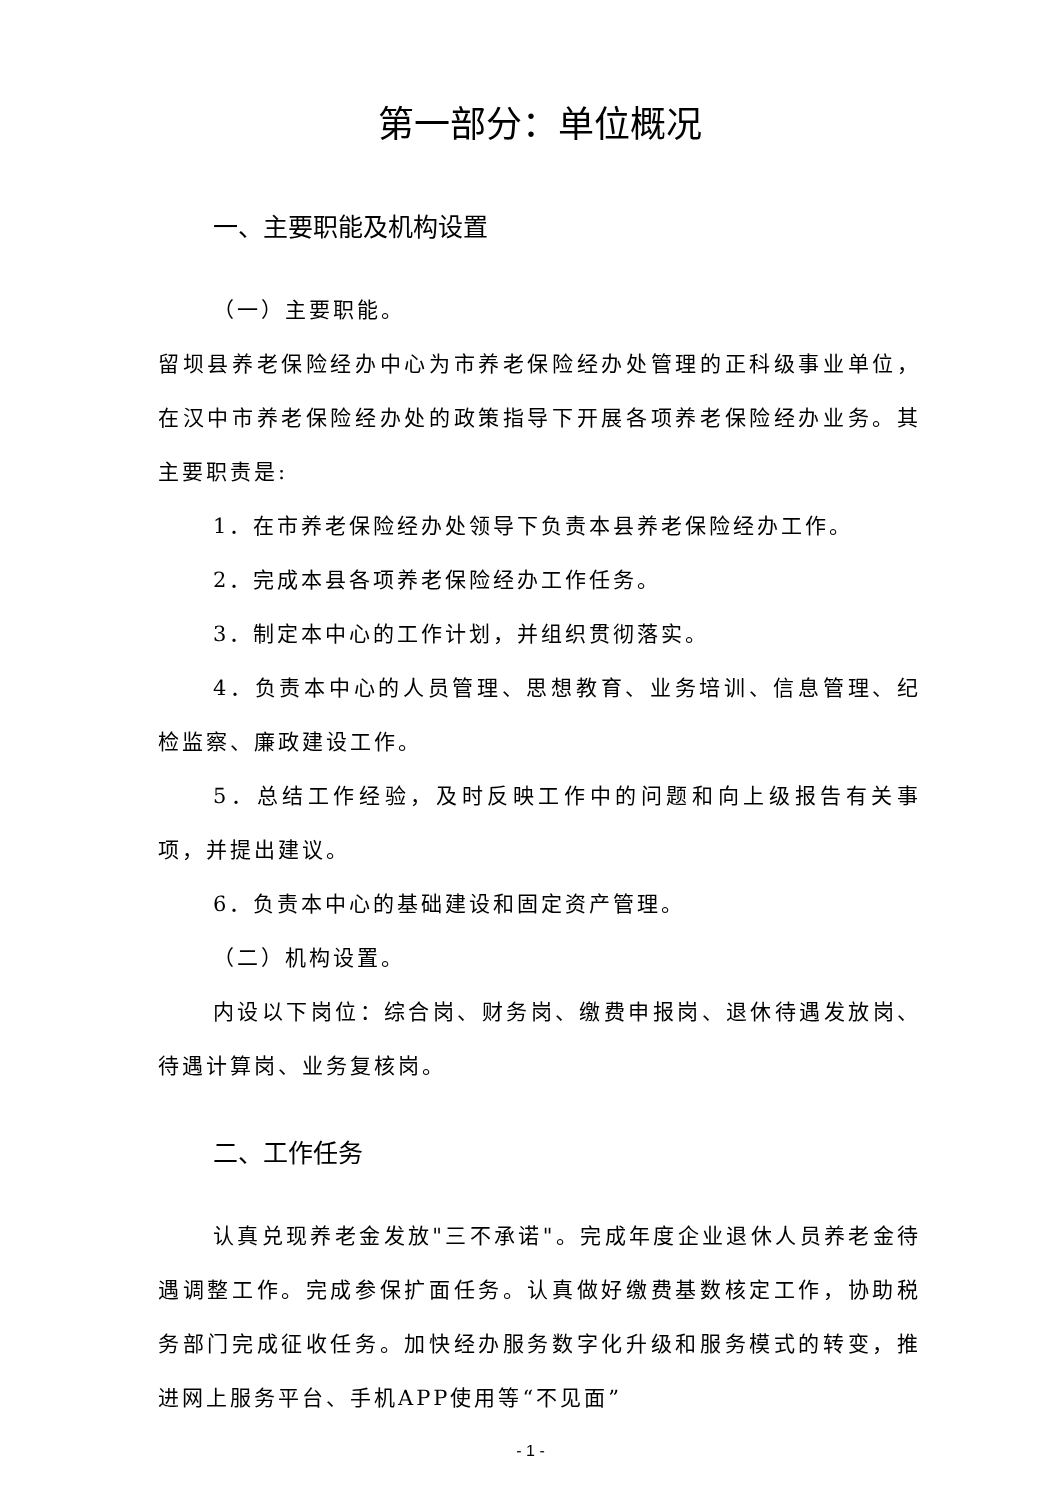第一部分：单位概况
一、主要职能及机构设置
（一）主要职能。
留坝县养老保险经办中心为市养老保险经办处管理的正科级事业单位，在汉中市养老保险经办处的政策指导下开展各项养老保险经办业务。其主要职责是:
1．在市养老保险经办处领导下负责本县养老保险经办工作。
2．完成本县各项养老保险经办工作任务。
3．制定本中心的工作计划，并组织贯彻落实。
4．负责本中心的人员管理、思想教育、业务培训、信息管理、纪检监察、廉政建设工作。
5．总结工作经验，及时反映工作中的问题和向上级报告有关事项，并提出建议。
6．负责本中心的基础建设和固定资产管理。
（二）机构设置。
内设以下岗位：综合岗、财务岗、缴费申报岗、退休待遇发放岗、待遇计算岗、业务复核岗。
二、工作任务
认真兑现养老金发放"三不承诺"。完成年度企业退休人员养老金待遇调整工作。完成参保扩面任务。认真做好缴费基数核定工作，协助税务部门完成征收任务。加快经办服务数字化升级和服务模式的转变，推进网上服务平台、手机APP使用等“不见面”
- 1 -